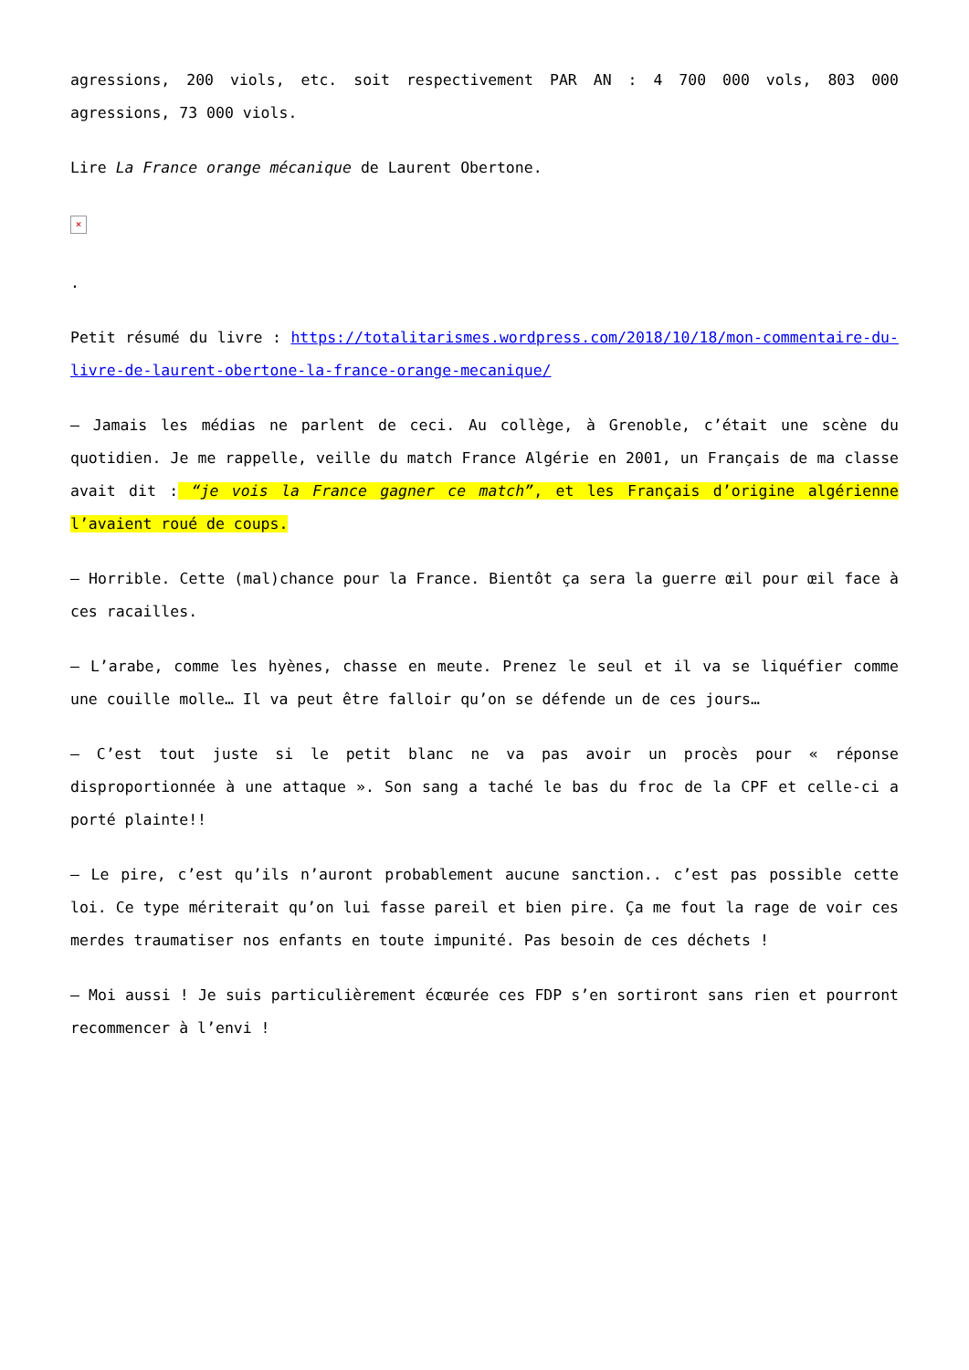agressions, 200 viols, etc. soit respectivement PAR AN : 4 700 000 vols, 803 000 agressions, 73 000 viols.
Lire La France orange mécanique de Laurent Obertone.
×
.
Petit résumé du livre : https://totalitarismes.wordpress.com/2018/10/18/mon-commentaire-du-livre-de-laurent-obertone-la-france-orange-mecanique/
– Jamais les médias ne parlent de ceci. Au collège, à Grenoble, c’était une scène du quotidien. Je me rappelle, veille du match France Algérie en 2001, un Français de ma classe avait dit : “je vois la France gagner ce match”, et les Français d’origine algérienne l’avaient roué de coups.
– Horrible. Cette (mal)chance pour la France. Bientôt ça sera la guerre œil pour œil face à ces racailles.
– L’arabe, comme les hyènes, chasse en meute. Prenez le seul et il va se liquéfier comme une couille molle… Il va peut être falloir qu’on se défende un de ces jours…
– C’est tout juste si le petit blanc ne va pas avoir un procès pour « réponse disproportionnée à une attaque ». Son sang a taché le bas du froc de la CPF et celle-ci a porté plainte!!
– Le pire, c’est qu’ils n’auront probablement aucune sanction.. c’est pas possible cette loi. Ce type mériterait qu’on lui fasse pareil et bien pire. Ça me fout la rage de voir ces merdes traumatiser nos enfants en toute impunité. Pas besoin de ces déchets !
– Moi aussi ! Je suis particulièrement écœurée ces FDP s’en sortiront sans rien et pourront recommencer à l’envi !